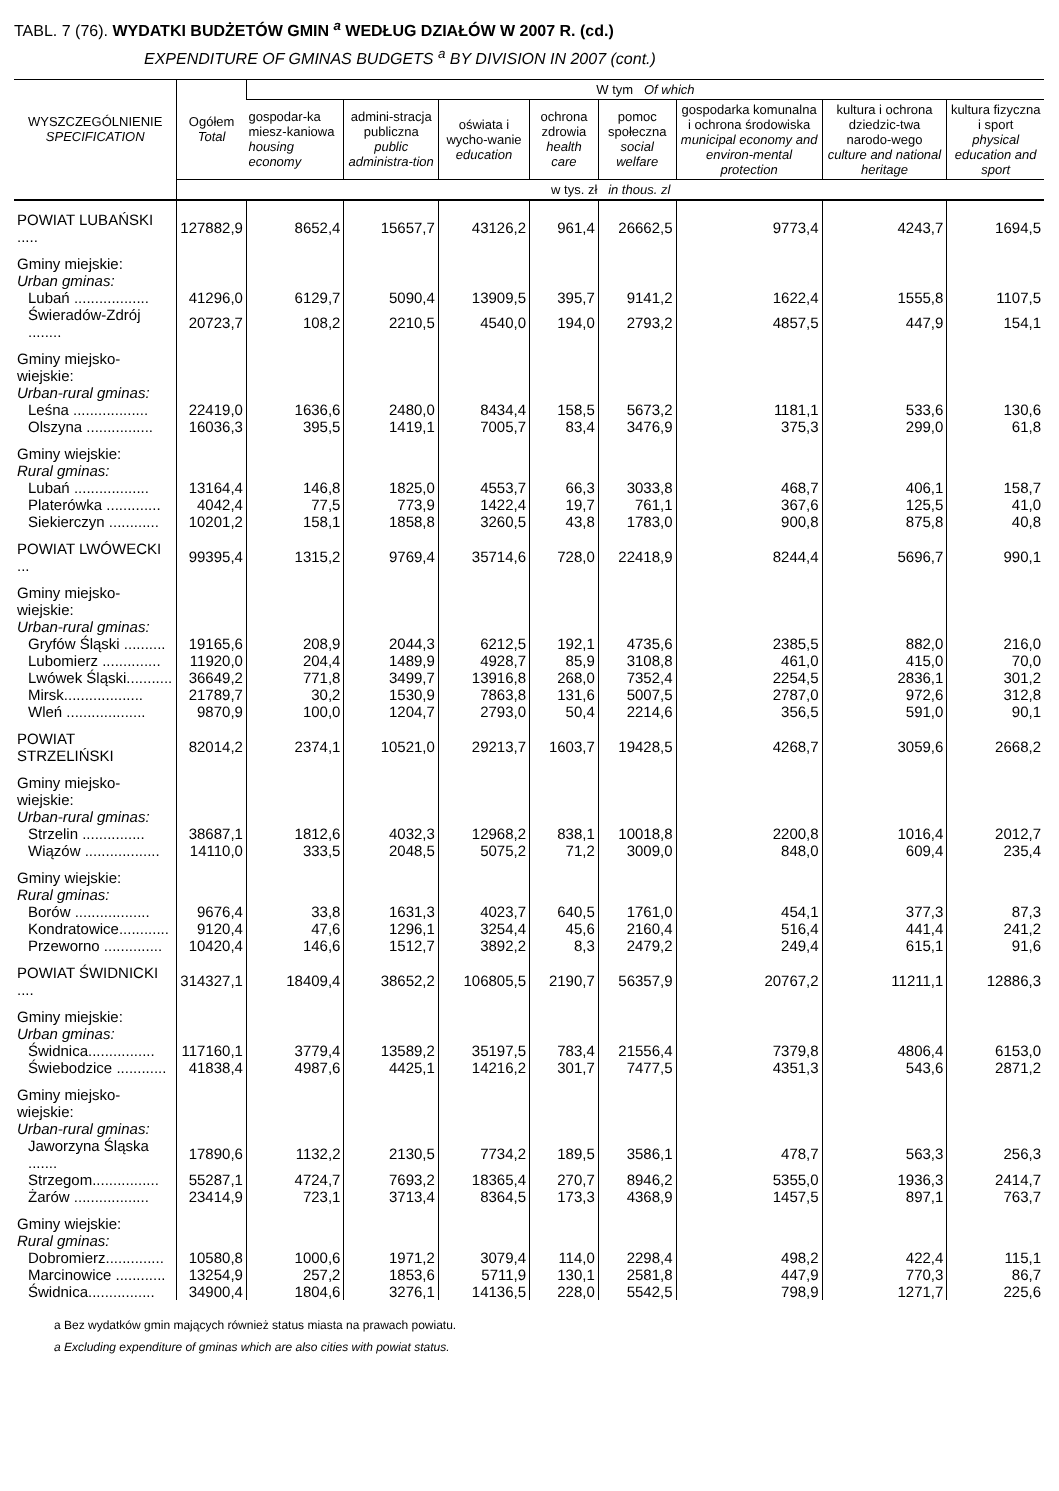TABL. 7 (76). WYDATKI BUDŻETÓW GMIN <sup>a</sup> WEDŁUG DZIAŁÓW W 2007 R. (cd.)
EXPENDITURE OF GMINAS BUDGETS <sup>a</sup> BY DIVISION IN 2007 (cont.)
| WYSZCZEGÓLNIENIE SPECIFICATION | Ogółem Total | W tym Of which | | | | | | | |
| --- | --- | --- | --- | --- | --- | --- | --- | --- | --- |
| | | gospodar-ka miesz-kaniowa housing economy | admini-stracja publiczna public administra-tion | oświata i wycho-wanie education | ochrona zdrowia health care | pomoc społeczna social welfare | gospodarka komunalna i ochrona środowiska municipal economy and environ-mental protection | kultura i ochrona dziedzic-twa narodo-wego culture and national heritage | kultura fizyczna i sport physical education and sport |
| | w tys. zł in thous. zl | | | | | | | | |
| POWIAT LUBAŃSKI ..... | 127882,9 | 8652,4 | 15657,7 | 43126,2 | 961,4 | 26662,5 | 9773,4 | 4243,7 | 1694,5 |
| Gminy miejskie: Urban gminas: | | | | | | | | | |
| Lubań .................. | 41296,0 | 6129,7 | 5090,4 | 13909,5 | 395,7 | 9141,2 | 1622,4 | 1555,8 | 1107,5 |
| Świeradów-Zdrój ........ | 20723,7 | 108,2 | 2210,5 | 4540,0 | 194,0 | 2793,2 | 4857,5 | 447,9 | 154,1 |
| Gminy miejsko-wiejskie: Urban-rural gminas: | | | | | | | | | |
| Leśna .................. | 22419,0 | 1636,6 | 2480,0 | 8434,4 | 158,5 | 5673,2 | 1181,1 | 533,6 | 130,6 |
| Olszyna ................ | 16036,3 | 395,5 | 1419,1 | 7005,7 | 83,4 | 3476,9 | 375,3 | 299,0 | 61,8 |
| Gminy wiejskie: Rural gminas: | | | | | | | | | |
| Lubań .................. | 13164,4 | 146,8 | 1825,0 | 4553,7 | 66,3 | 3033,8 | 468,7 | 406,1 | 158,7 |
| Platerówka ............. | 4042,4 | 77,5 | 773,9 | 1422,4 | 19,7 | 761,1 | 367,6 | 125,5 | 41,0 |
| Siekierczyn ............ | 10201,2 | 158,1 | 1858,8 | 3260,5 | 43,8 | 1783,0 | 900,8 | 875,8 | 40,8 |
| POWIAT LWÓWECKI ... | 99395,4 | 1315,2 | 9769,4 | 35714,6 | 728,0 | 22418,9 | 8244,4 | 5696,7 | 990,1 |
| Gminy miejsko-wiejskie: Urban-rural gminas: | | | | | | | | | |
| Gryfów Śląski .......... | 19165,6 | 208,9 | 2044,3 | 6212,5 | 192,1 | 4735,6 | 2385,5 | 882,0 | 216,0 |
| Lubomierz .............. | 11920,0 | 204,4 | 1489,9 | 4928,7 | 85,9 | 3108,8 | 461,0 | 415,0 | 70,0 |
| Lwówek Śląski........... | 36649,2 | 771,8 | 3499,7 | 13916,8 | 268,0 | 7352,4 | 2254,5 | 2836,1 | 301,2 |
| Mirsk................... | 21789,7 | 30,2 | 1530,9 | 7863,8 | 131,6 | 5007,5 | 2787,0 | 972,6 | 312,8 |
| Wleń ................... | 9870,9 | 100,0 | 1204,7 | 2793,0 | 50,4 | 2214,6 | 356,5 | 591,0 | 90,1 |
| POWIAT STRZELIŃSKI | 82014,2 | 2374,1 | 10521,0 | 29213,7 | 1603,7 | 19428,5 | 4268,7 | 3059,6 | 2668,2 |
| Gminy miejsko-wiejskie: Urban-rural gminas: | | | | | | | | | |
| Strzelin ............... | 38687,1 | 1812,6 | 4032,3 | 12968,2 | 838,1 | 10018,8 | 2200,8 | 1016,4 | 2012,7 |
| Wiązów .................. | 14110,0 | 333,5 | 2048,5 | 5075,2 | 71,2 | 3009,0 | 848,0 | 609,4 | 235,4 |
| Gminy wiejskie: Rural gminas: | | | | | | | | | |
| Borów .................. | 9676,4 | 33,8 | 1631,3 | 4023,7 | 640,5 | 1761,0 | 454,1 | 377,3 | 87,3 |
| Kondratowice............ | 9120,4 | 47,6 | 1296,1 | 3254,4 | 45,6 | 2160,4 | 516,4 | 441,4 | 241,2 |
| Przeworno .............. | 10420,4 | 146,6 | 1512,7 | 3892,2 | 8,3 | 2479,2 | 249,4 | 615,1 | 91,6 |
| POWIAT ŚWIDNICKI .... | 314327,1 | 18409,4 | 38652,2 | 106805,5 | 2190,7 | 56357,9 | 20767,2 | 11211,1 | 12886,3 |
| Gminy miejskie: Urban gminas: | | | | | | | | | |
| Świdnica................ | 117160,1 | 3779,4 | 13589,2 | 35197,5 | 783,4 | 21556,4 | 7379,8 | 4806,4 | 6153,0 |
| Świebodzice ............ | 41838,4 | 4987,6 | 4425,1 | 14216,2 | 301,7 | 7477,5 | 4351,3 | 543,6 | 2871,2 |
| Gminy miejsko-wiejskie: Urban-rural gminas: | | | | | | | | | |
| Jaworzyna Śląska ....... | 17890,6 | 1132,2 | 2130,5 | 7734,2 | 189,5 | 3586,1 | 478,7 | 563,3 | 256,3 |
| Strzegom................ | 55287,1 | 4724,7 | 7693,2 | 18365,4 | 270,7 | 8946,2 | 5355,0 | 1936,3 | 2414,7 |
| Żarów .................. | 23414,9 | 723,1 | 3713,4 | 8364,5 | 173,3 | 4368,9 | 1457,5 | 897,1 | 763,7 |
| Gminy wiejskie: Rural gminas: | | | | | | | | | |
| Dobromierz.............. | 10580,8 | 1000,6 | 1971,2 | 3079,4 | 114,0 | 2298,4 | 498,2 | 422,4 | 115,1 |
| Marcinowice ............ | 13254,9 | 257,2 | 1853,6 | 5711,9 | 130,1 | 2581,8 | 447,9 | 770,3 | 86,7 |
| Świdnica................ | 34900,4 | 1804,6 | 3276,1 | 14136,5 | 228,0 | 5542,5 | 798,9 | 1271,7 | 225,6 |
a Bez wydatków gmin mających również status miasta na prawach powiatu.
a Excluding expenditure of gminas which are also cities with powiat status.